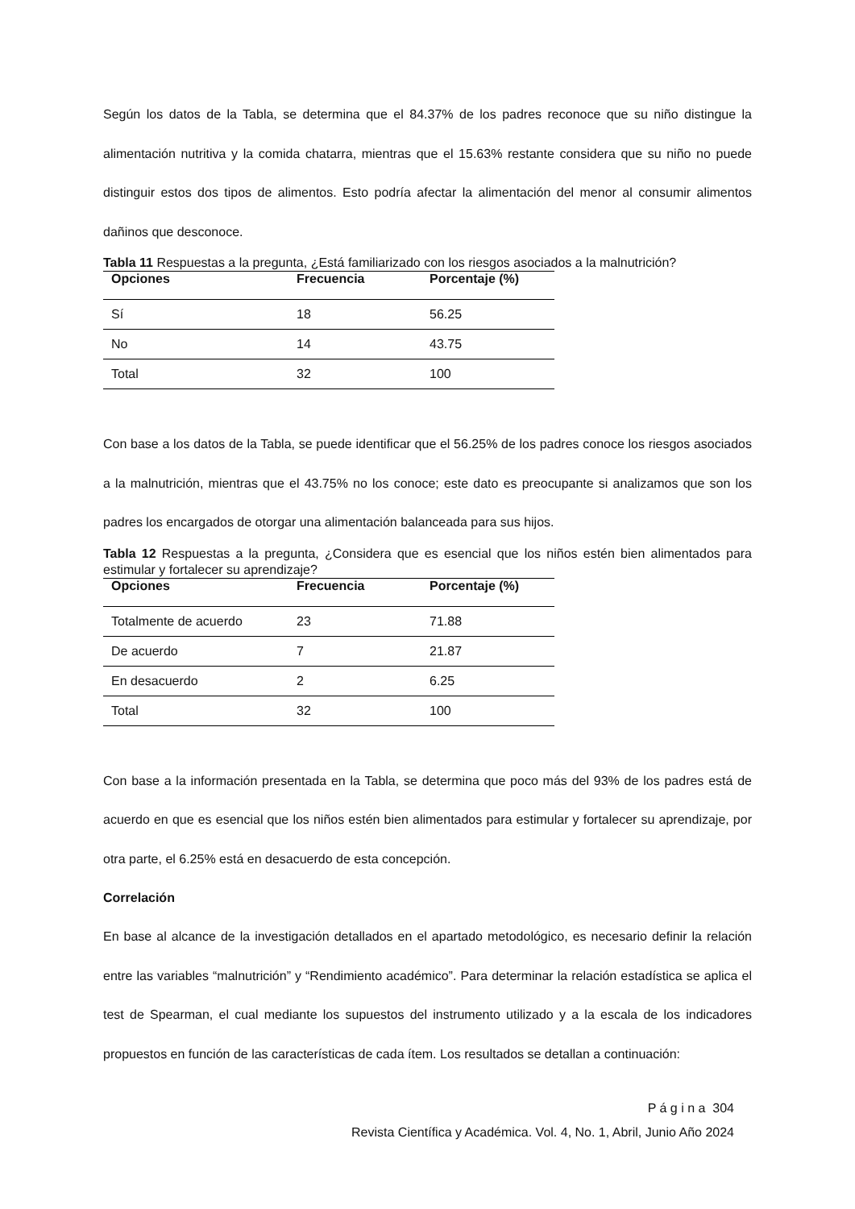Según los datos de la Tabla, se determina que el 84.37% de los padres reconoce que su niño distingue la alimentación nutritiva y la comida chatarra, mientras que el 15.63% restante considera que su niño no puede distinguir estos dos tipos de alimentos. Esto podría afectar la alimentación del menor al consumir alimentos dañinos que desconoce.
Tabla 11 Respuestas a la pregunta, ¿Está familiarizado con los riesgos asociados a la malnutrición?
| Opciones | Frecuencia | Porcentaje (%) |
| --- | --- | --- |
| Sí | 18 | 56.25 |
| No | 14 | 43.75 |
| Total | 32 | 100 |
Con base a los datos de la Tabla, se puede identificar que el 56.25% de los padres conoce los riesgos asociados a la malnutrición, mientras que el 43.75% no los conoce; este dato es preocupante si analizamos que son los padres los encargados de otorgar una alimentación balanceada para sus hijos.
Tabla 12 Respuestas a la pregunta, ¿Considera que es esencial que los niños estén bien alimentados para estimular y fortalecer su aprendizaje?
| Opciones | Frecuencia | Porcentaje (%) |
| --- | --- | --- |
| Totalmente de acuerdo | 23 | 71.88 |
| De acuerdo | 7 | 21.87 |
| En desacuerdo | 2 | 6.25 |
| Total | 32 | 100 |
Con base a la información presentada en la Tabla, se determina que poco más del 93% de los padres está de acuerdo en que es esencial que los niños estén bien alimentados para estimular y fortalecer su aprendizaje, por otra parte, el 6.25% está en desacuerdo de esta concepción.
Correlación
En base al alcance de la investigación detallados en el apartado metodológico, es necesario definir la relación entre las variables “malnutrición” y “Rendimiento académico”. Para determinar la relación estadística se aplica el test de Spearman, el cual mediante los supuestos del instrumento utilizado y a la escala de los indicadores propuestos en función de las características de cada ítem. Los resultados se detallan a continuación:
P á g i n a 304
Revista Científica y Académica. Vol. 4, No. 1, Abril, Junio Año 2024